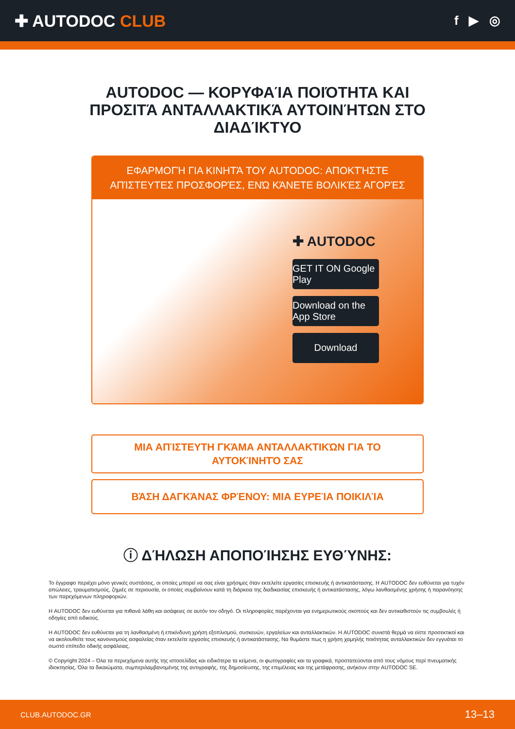✚ AUTODOC CLUB
f ▶ ◎
AUTODOC — ΚΟΡΥΦΑΊΑ ΠΟΙΌΤΗΤΑ ΚΑΙ ΠΡΟΣΙΤΆ ΑΝΤΑΛΛΑΚΤΙΚΆ ΑΥΤΟΙΝΉΤΩΝ ΣΤΟ ΔΙΑΔΊΚΤΥΟ
ΕΦΑΡΜΟΓΉ ΓΙΑ ΚΙΝΗΤΆ ΤΟΥ AUTODOC: ΑΠΟΚΤΉΣΤΕ ΑΠΊΣΤΕΥΤΕΣ ΠΡΟΣΦΟΡΈΣ, ΕΝΏ ΚΆΝΕΤΕ ΒΟΛΙΚΈΣ ΑΓΟΡΈΣ
✚ AUTODOC
GET IT ON Google Play
Download on the App Store
Download
ΜΙΑ ΑΠΊΣΤΕΥΤΗ ΓΚΆΜΑ ΑΝΤΑΛΛΑΚΤΙΚΏΝ ΓΙΑ ΤΟ ΑΥΤΟΚΊΝΗΤΌ ΣΑΣ
ΒΆΣΗ ΔΑΓΚΆΝΑΣ ΦΡΈΝΟΥ: ΜΙΑ ΕΥΡΕΊΑ ΠΟΙΚΙΛΊΑ
ⓘ ΔΉΛΩΣΗ ΑΠΟΠΟΊΗΣΗΣ ΕΥΘΎΝΗΣ:
Το έγγραφο περιέχει μόνο γενικές συστάσεις, οι οποίες μπορεί να σας είναι χρήσιμες όταν εκτελείτε εργασίες επισκευής ή αντικατάστασης. Η AUTODOC δεν ευθύνεται για τυχόν απώλειες, τραυματισμούς, ζημιές σε περιουσία, οι οποίες συμβαίνουν κατά τη διάρκεια της διαδικασίας επισκευής ή αντικατάστασης, λόγω λανθασμένης χρήσης ή παρανόησης των παρεχόμενων πληροφοριών.
Η AUTODOC δεν ευθύνεται για πιθανά λάθη και ασάφειες σε αυτόν τον οδηγό. Οι πληροφορίες παρέχονται για ενημερωτικούς σκοπούς και δεν αντικαθιστούν τις συμβουλές ή οδηγίες από ειδικούς.
Η AUTODOC δεν ευθύνεται για τη λανθασμένη ή επικίνδυνη χρήση εξοπλισμού, συσκευών, εργαλείων και ανταλλακτικών. Η AUTODOC συνιστά θερμά να είστε προσεκτικοί και να ακολουθείτε τους κανονισμούς ασφαλείας όταν εκτελείτε εργασίες επισκευής ή αντικατάστασης. Να θυμάστε πως η χρήση χαμηλής ποιότητας ανταλλακτικών δεν εγγυάται το σωστό επίπεδο οδικής ασφάλειας.
© Copyright 2024 – Όλα τα περιεχόμενα αυτής της ιστοσελίδας και ειδικότερα τα κείμενα, οι φωτογραφίες και τα γραφικά, προστατεύονται από τους νόμους περί πνευματικής ιδιοκτησίας. Όλα τα δικαιώματα, συμπεριλαμβανομένης της αντιγραφής, της δημοσίευσης, της επιμέλειας και της μετάφρασης, ανήκουν στην AUTODOC SE.
CLUB.AUTODOC.GR 13–13